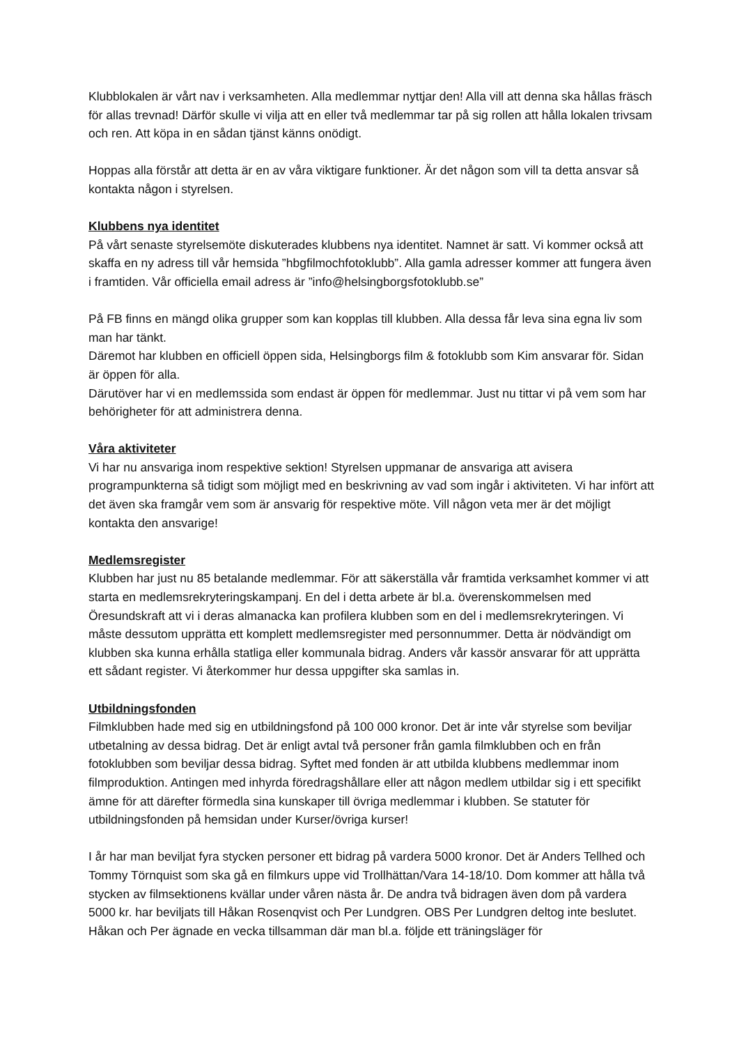Klubblokalen är vårt nav i verksamheten. Alla medlemmar nyttjar den! Alla vill att denna ska hållas fräsch för allas trevnad! Därför skulle vi vilja att en eller två medlemmar tar på sig rollen att hålla lokalen trivsam och ren. Att köpa in en sådan tjänst känns onödigt.
Hoppas alla förstår att detta är en av våra viktigare funktioner. Är det någon som vill ta detta ansvar så kontakta någon i styrelsen.
Klubbens nya identitet
På vårt senaste styrelsemöte diskuterades klubbens nya identitet. Namnet är satt. Vi kommer också att skaffa en ny adress till vår hemsida ”hbgfilmochfotoklubb”. Alla gamla adresser kommer att fungera även i framtiden. Vår officiella email adress är ”info@helsingborgsfotoklubb.se”
På FB finns en mängd olika grupper som kan kopplas till klubben. Alla dessa får leva sina egna liv som man har tänkt.
Däremot har klubben en officiell öppen sida, Helsingborgs film & fotoklubb som Kim ansvarar för. Sidan är öppen för alla.
Därutöver har vi en medlemssida som endast är öppen för medlemmar. Just nu tittar vi på vem som har behörigheter för att administrera denna.
Våra aktiviteter
Vi har nu ansvariga inom respektive sektion! Styrelsen uppmanar de ansvariga att avisera programpunkterna så tidigt som möjligt med en beskrivning av vad som ingår i aktiviteten. Vi har infört att det även ska framgår vem som är ansvarig för respektive möte. Vill någon veta mer är det möjligt kontakta den ansvarige!
Medlemsregister
Klubben har just nu 85 betalande medlemmar. För att säkerställa vår framtida verksamhet kommer vi att starta en medlemsrekryteringskampanj. En del i detta arbete är bl.a. överenskommelsen med Öresundskraft att vi i deras almanacka kan profilera klubben som en del i medlemsrekryteringen. Vi måste dessutom upprätta ett komplett medlemsregister med personnummer. Detta är nödvändigt om klubben ska kunna erhålla statliga eller kommunala bidrag. Anders vår kassör ansvarar för att upprätta ett sådant register. Vi återkommer hur dessa uppgifter ska samlas in.
Utbildningsfonden
Filmklubben hade med sig en utbildningsfond på 100 000 kronor. Det är inte vår styrelse som beviljar utbetalning av dessa bidrag. Det är enligt avtal två personer från gamla filmklubben och en från fotoklubben som beviljar dessa bidrag. Syftet med fonden är att utbilda klubbens medlemmar inom filmproduktion. Antingen med inhyrda föredragshållare eller att någon medlem utbildar sig i ett specifikt ämne för att därefter förmedla sina kunskaper till övriga medlemmar i klubben. Se statuter för utbildningsfonden på hemsidan under Kurser/övriga kurser!
I år har man beviljat fyra stycken personer ett bidrag på vardera 5000 kronor. Det är Anders Tellhed och Tommy Törnquist som ska gå en filmkurs uppe vid Trollhättan/Vara 14-18/10. Dom kommer att hålla två stycken av filmsektionens kvällar under våren nästa år. De andra två bidragen även dom på vardera 5000 kr. har beviljats till Håkan Rosenqvist och Per Lundgren. OBS Per Lundgren deltog inte beslutet. Håkan och Per ägnade en vecka tillsamman där man bl.a. följde ett träningsläger för